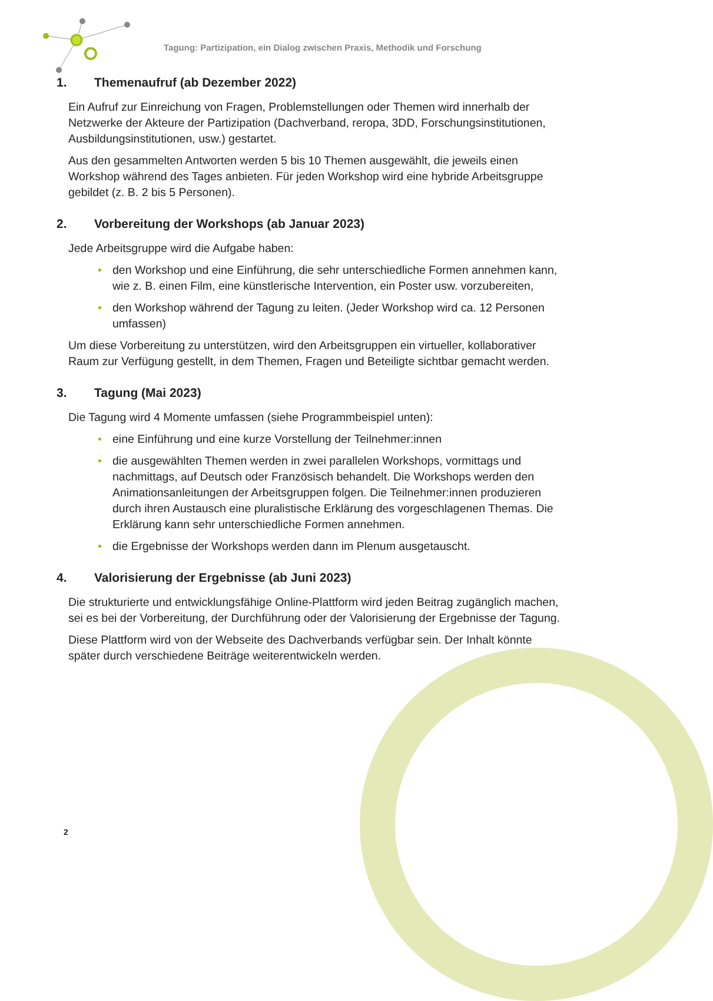Tagung: Partizipation, ein Dialog zwischen Praxis, Methodik und Forschung
1. Themenaufruf (ab Dezember 2022)
Ein Aufruf zur Einreichung von Fragen, Problemstellungen oder Themen wird innerhalb der Netzwerke der Akteure der Partizipation (Dachverband, reropa, 3DD, Forschungsinstitutionen, Ausbildungsinstitutionen, usw.) gestartet.
Aus den gesammelten Antworten werden 5 bis 10 Themen ausgewählt, die jeweils einen Workshop während des Tages anbieten. Für jeden Workshop wird eine hybride Arbeitsgruppe gebildet (z. B. 2 bis 5 Personen).
2. Vorbereitung der Workshops (ab Januar 2023)
Jede Arbeitsgruppe wird die Aufgabe haben:
• den Workshop und eine Einführung, die sehr unterschiedliche Formen annehmen kann, wie z. B. einen Film, eine künstlerische Intervention, ein Poster usw. vorzubereiten,
• den Workshop während der Tagung zu leiten. (Jeder Workshop wird ca. 12 Personen umfassen)
Um diese Vorbereitung zu unterstützen, wird den Arbeitsgruppen ein virtueller, kollaborativer Raum zur Verfügung gestellt, in dem Themen, Fragen und Beteiligte sichtbar gemacht werden.
3. Tagung (Mai 2023)
Die Tagung wird 4 Momente umfassen (siehe Programmbeispiel unten):
• eine Einführung und eine kurze Vorstellung der Teilnehmer:innen
• die ausgewählten Themen werden in zwei parallelen Workshops, vormittags und nachmittags, auf Deutsch oder Französisch behandelt. Die Workshops werden den Animationsanleitungen der Arbeitsgruppen folgen. Die Teilnehmer:innen produzieren durch ihren Austausch eine pluralistische Erklärung des vorgeschlagenen Themas. Die Erklärung kann sehr unterschiedliche Formen annehmen.
• die Ergebnisse der Workshops werden dann im Plenum ausgetauscht.
4. Valorisierung der Ergebnisse (ab Juni 2023)
Die strukturierte und entwicklungsfähige Online-Plattform wird jeden Beitrag zugänglich machen, sei es bei der Vorbereitung, der Durchführung oder der Valorisierung der Ergebnisse der Tagung.
Diese Plattform wird von der Webseite des Dachverbands verfügbar sein. Der Inhalt könnte später durch verschiedene Beiträge weiterentwickeln werden.
2